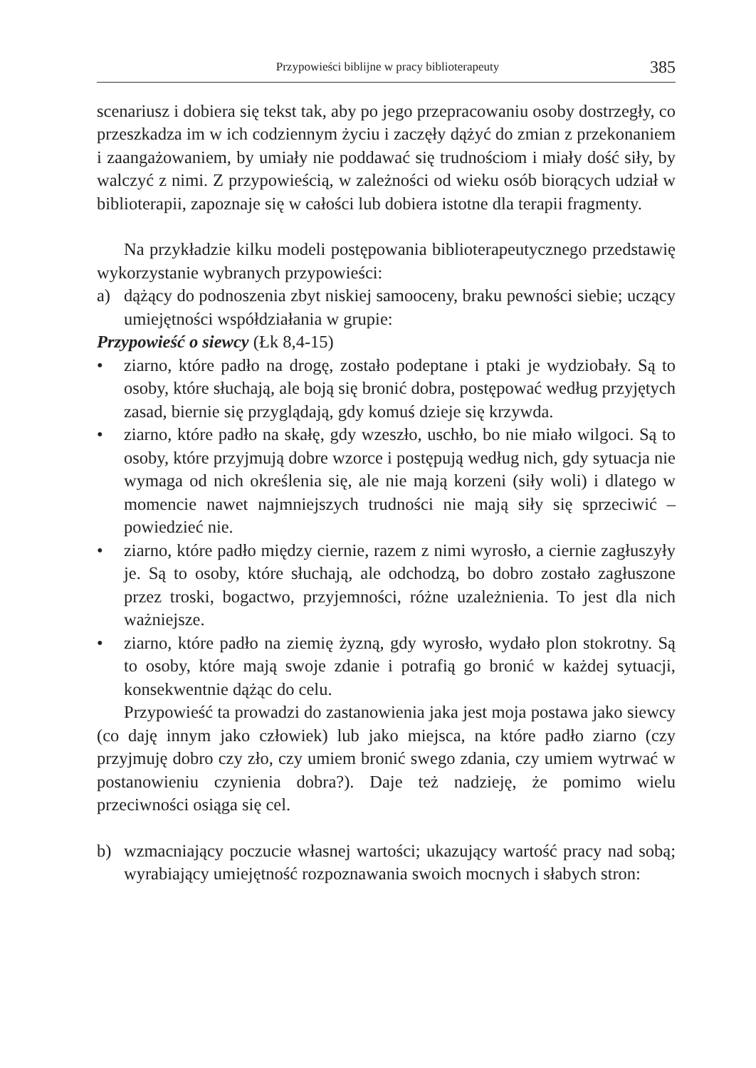Przypowieści biblijne w pracy biblioterapeuty 385
scenariusz i dobiera się tekst tak, aby po jego przepracowaniu osoby dostrzegły, co przeszkadza im w ich codziennym życiu i zaczęły dążyć do zmian z przekonaniem i zaangażowaniem, by umiały nie poddawać się trudnościom i miały dość siły, by walczyć z nimi. Z przypowieścią, w zależności od wieku osób biorących udział w biblioterapii, zapoznaje się w całości lub dobiera istotne dla terapii fragmenty.
Na przykładzie kilku modeli postępowania biblioterapeutycznego przedstawię wykorzystanie wybranych przypowieści:
a) dążący do podnoszenia zbyt niskiej samooceny, braku pewności siebie; uczący umiejętności współdziałania w grupie:
Przypowieść o siewcy (Łk 8,4-15)
• ziarno, które padło na drogę, zostało podeptane i ptaki je wydziobały. Są to osoby, które słuchają, ale boją się bronić dobra, postępować według przyjętych zasad, biernie się przyglądają, gdy komuś dzieje się krzywda.
• ziarno, które padło na skałę, gdy wzeszło, uschło, bo nie miało wilgoci. Są to osoby, które przyjmują dobre wzorce i postępują według nich, gdy sytuacja nie wymaga od nich określenia się, ale nie mają korzeni (siły woli) i dlatego w momencie nawet najmniejszych trudności nie mają siły się sprzeciwić – powiedzieć nie.
• ziarno, które padło między ciernie, razem z nimi wyrosło, a ciernie zagłuszyły je. Są to osoby, które słuchają, ale odchodzą, bo dobro zostało zagłuszone przez troski, bogactwo, przyjemności, różne uzależnienia. To jest dla nich ważniejsze.
• ziarno, które padło na ziemię żyzną, gdy wyrosło, wydało plon stokrotny. Są to osoby, które mają swoje zdanie i potrafią go bronić w każdej sytuacji, konsekwentnie dążąc do celu.
Przypowieść ta prowadzi do zastanowienia jaka jest moja postawa jako siewcy (co daję innym jako człowiek) lub jako miejsca, na które padło ziarno (czy przyjmuję dobro czy zło, czy umiem bronić swego zdania, czy umiem wytrwać w postanowieniu czynienia dobra?). Daje też nadzieję, że pomimo wielu przeciwności osiąga się cel.
b) wzmacniający poczucie własnej wartości; ukazujący wartość pracy nad sobą; wyrabiający umiejętność rozpoznawania swoich mocnych i słabych stron: